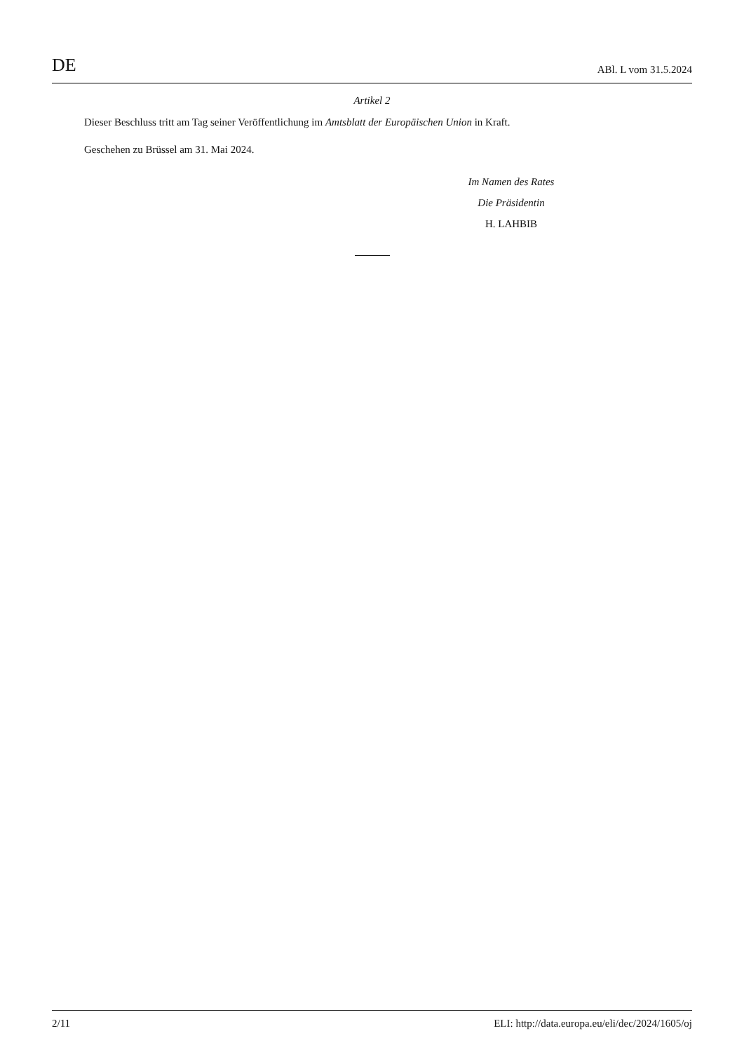DE ABl. L vom 31.5.2024
Artikel 2
Dieser Beschluss tritt am Tag seiner Veröffentlichung im Amtsblatt der Europäischen Union in Kraft.
Geschehen zu Brüssel am 31. Mai 2024.
Im Namen des Rates
Die Präsidentin
H. LAHBIB
2/11 ELI: http://data.europa.eu/eli/dec/2024/1605/oj